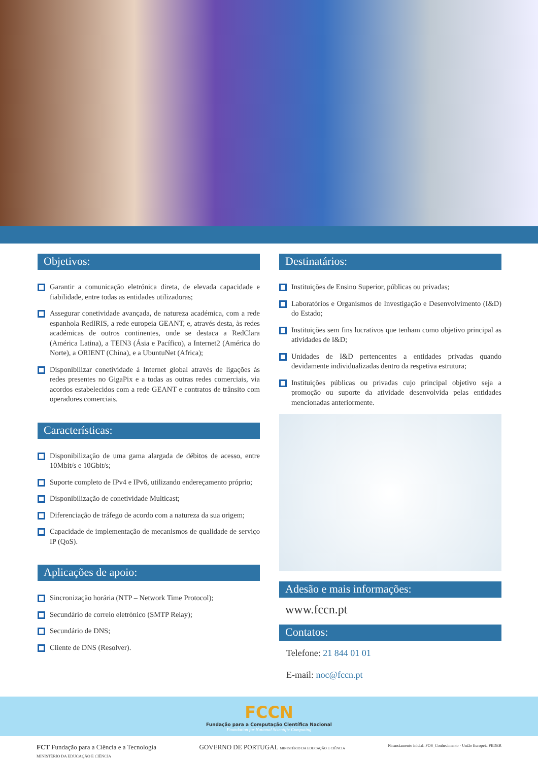Objetivos:
Garantir a comunicação eletrónica direta, de elevada capacidade e fiabilidade, entre todas as entidades utilizadoras;
Assegurar conetividade avançada, de natureza académica, com a rede espanhola RedIRIS, a rede europeia GEANT, e, através desta, às redes académicas de outros continentes, onde se destaca a RedClara (América Latina), a TEIN3 (Ásia e Pacífico), a Internet2 (América do Norte), a ORIENT (China), e a UbuntuNet (Africa);
Disponibilizar conetividade à Internet global através de ligações às redes presentes no GigaPix e a todas as outras redes comerciais, via acordos estabelecidos com a rede GEANT e contratos de trânsito com operadores comerciais.
Características:
Disponibilização de uma gama alargada de débitos de acesso, entre 10Mbit/s e 10Gbit/s;
Suporte completo de IPv4 e IPv6, utilizando endereçamento próprio;
Disponibilização de conetividade Multicast;
Diferenciação de tráfego de acordo com a natureza da sua origem;
Capacidade de implementação de mecanismos de qualidade de serviço IP (QoS).
Aplicações de apoio:
Sincronização horária (NTP – Network Time Protocol);
Secundário de correio eletrónico (SMTP Relay);
Secundário de DNS;
Cliente de DNS (Resolver).
Destinatários:
Instituições de Ensino Superior, públicas ou privadas;
Laboratórios e Organismos de Investigação e Desenvolvimento (I&D) do Estado;
Instituições sem fins lucrativos que tenham como objetivo principal as atividades de I&D;
Unidades de I&D pertencentes a entidades privadas quando devidamente individualizadas dentro da respetiva estrutura;
Instituições públicas ou privadas cujo principal objetivo seja a promoção ou suporte da atividade desenvolvida pelas entidades mencionadas anteriormente.
Adesão e mais informações:
www.fccn.pt
Contatos:
Telefone: 21 844 01 01
E-mail: noc@fccn.pt
FCCN
Fundação para a Computação Científica Nacional
Foundation for National Scientific Computing
FCT Fundação para a Ciência e a Tecnologia
MINISTÉRIO DA EDUCAÇÃO E CIÊNCIA
GOVERNO DE PORTUGAL MINISTÉRIO DA EDUCAÇÃO E CIÊNCIA
Financiamento inicial: POS_Conhecimento · União Europeia FEDER